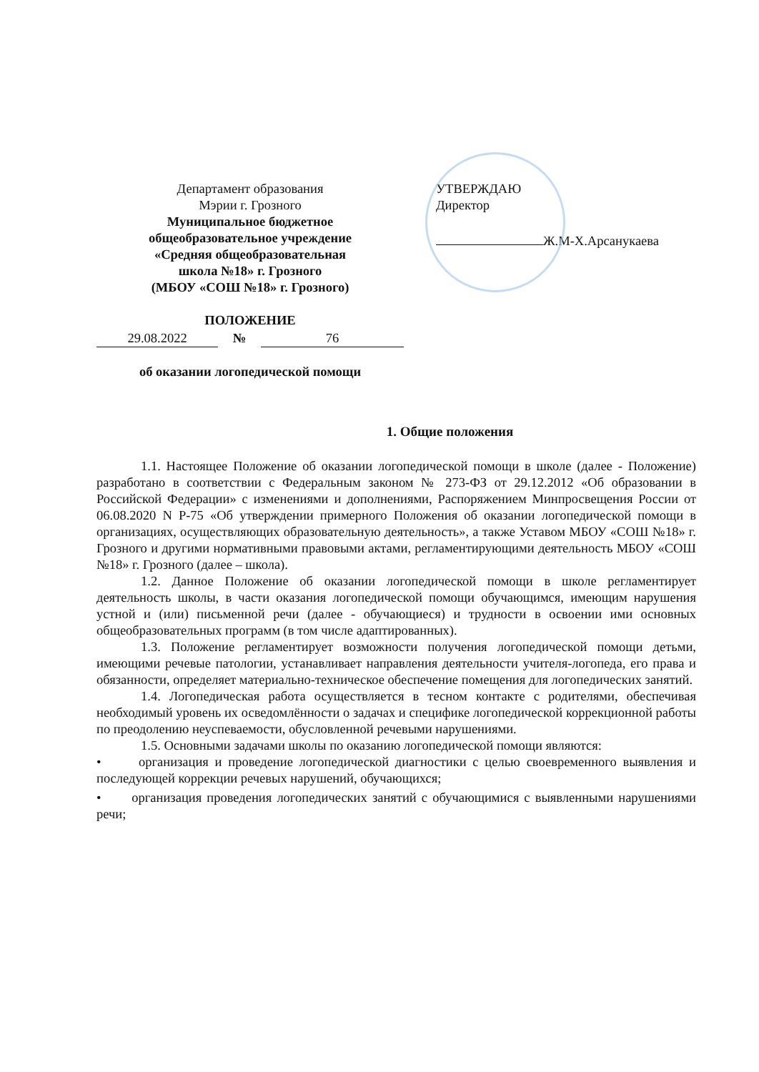Департамент образования
Мэрии г. Грозного
Муниципальное бюджетное
общеобразовательное учреждение
«Средняя общеобразовательная
школа №18» г. Грозного
(МБОУ «СОШ №18» г. Грозного)
ПОЛОЖЕНИЕ
29.08.2022 № 76
об оказании логопедической помощи
УТВЕРЖДАЮ
Директор
Ж.М-Х.Арсанукаева
1. Общие положения
1.1. Настоящее Положение об оказании логопедической помощи в школе (далее - Положение) разработано в соответствии с Федеральным законом № 273-ФЗ от 29.12.2012 «Об образовании в Российской Федерации» с изменениями и дополнениями, Распоряжением Минпросвещения России от 06.08.2020 N Р-75 «Об утверждении примерного Положения об оказании логопедической помощи в организациях, осуществляющих образовательную деятельность», а также Уставом МБОУ «СОШ №18» г. Грозного и другими нормативными правовыми актами, регламентирующими деятельность МБОУ «СОШ №18» г. Грозного (далее – школа).
1.2. Данное Положение об оказании логопедической помощи в школе регламентирует деятельность школы, в части оказания логопедической помощи обучающимся, имеющим нарушения устной и (или) письменной речи (далее - обучающиеся) и трудности в освоении ими основных общеобразовательных программ (в том числе адаптированных).
1.3. Положение регламентирует возможности получения логопедической помощи детьми, имеющими речевые патологии, устанавливает направления деятельности учителя-логопеда, его права и обязанности, определяет материально-техническое обеспечение помещения для логопедических занятий.
1.4. Логопедическая работа осуществляется в тесном контакте с родителями, обеспечивая необходимый уровень их осведомлённости о задачах и специфике логопедической коррекционной работы по преодолению неуспеваемости, обусловленной речевыми нарушениями.
1.5. Основными задачами школы по оказанию логопедической помощи являются:
• организация и проведение логопедической диагностики с целью своевременного выявления и последующей коррекции речевых нарушений, обучающихся;
• организация проведения логопедических занятий с обучающимися с выявленными нарушениями речи;